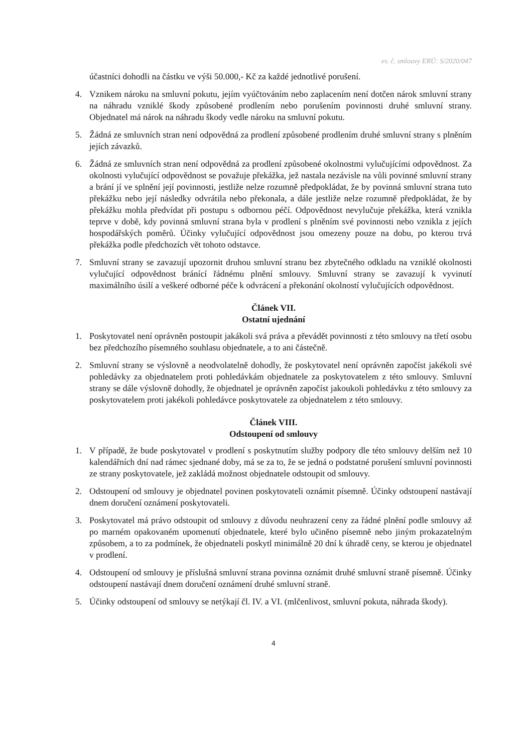ev. č. smlouvy ERÚ: S/2020/047
účastníci dohodli na částku ve výši 50.000,- Kč za každé jednotlivé porušení.
4. Vznikem nároku na smluvní pokutu, jejím vyúčtováním nebo zaplacením není dotčen nárok smluvní strany na náhradu vzniklé škody způsobené prodlením nebo porušením povinnosti druhé smluvní strany. Objednatel má nárok na náhradu škody vedle nároku na smluvní pokutu.
5. Žádná ze smluvních stran není odpovědná za prodlení způsobené prodlením druhé smluvní strany s plněním jejích závazků.
6. Žádná ze smluvních stran není odpovědná za prodlení způsobené okolnostmi vylučujícími odpovědnost. Za okolnosti vylučující odpovědnost se považuje překážka, jež nastala nezávisle na vůli povinné smluvní strany a brání jí ve splnění její povinnosti, jestliže nelze rozumně předpokládat, že by povinná smluvní strana tuto překážku nebo její následky odvrátila nebo překonala, a dále jestliže nelze rozumně předpokládat, že by překážku mohla předvídat při postupu s odbornou péčí. Odpovědnost nevylučuje překážka, která vznikla teprve v době, kdy povinná smluvní strana byla v prodlení s plněním své povinnosti nebo vznikla z jejích hospodářských poměrů. Účinky vylučující odpovědnost jsou omezeny pouze na dobu, po kterou trvá překážka podle předchozích vět tohoto odstavce.
7. Smluvní strany se zavazují upozornit druhou smluvní stranu bez zbytečného odkladu na vzniklé okolnosti vylučující odpovědnost bránící řádnému plnění smlouvy. Smluvní strany se zavazují k vyvinutí maximálního úsilí a veškeré odborné péče k odvrácení a překonání okolností vylučujících odpovědnost.
Článek VII.
Ostatní ujednání
1. Poskytovatel není oprávněn postoupit jakákoli svá práva a převádět povinnosti z této smlouvy na třetí osobu bez předchozího písemného souhlasu objednatele, a to ani částečně.
2. Smluvní strany se výslovně a neodvolatelně dohodly, že poskytovatel není oprávněn započíst jakékoli své pohledávky za objednatelem proti pohledávkám objednatele za poskytovatelem z této smlouvy. Smluvní strany se dále výslovně dohodly, že objednatel je oprávněn započíst jakoukoli pohledávku z této smlouvy za poskytovatelem proti jakékoli pohledávce poskytovatele za objednatelem z této smlouvy.
Článek VIII.
Odstoupení od smlouvy
1. V případě, že bude poskytovatel v prodlení s poskytnutím služby podpory dle této smlouvy delším než 10 kalendářních dní nad rámec sjednané doby, má se za to, že se jedná o podstatné porušení smluvní povinnosti ze strany poskytovatele, jež zakládá možnost objednatele odstoupit od smlouvy.
2. Odstoupení od smlouvy je objednatel povinen poskytovateli oznámit písemně. Účinky odstoupení nastávají dnem doručení oznámení poskytovateli.
3. Poskytovatel má právo odstoupit od smlouvy z důvodu neuhrazení ceny za řádné plnění podle smlouvy až po marném opakovaném upomenutí objednatele, které bylo učiněno písemně nebo jiným prokazatelným způsobem, a to za podmínek, že objednateli poskytl minimálně 20 dní k úhradě ceny, se kterou je objednatel v prodlení.
4. Odstoupení od smlouvy je příslušná smluvní strana povinna oznámit druhé smluvní straně písemně. Účinky odstoupení nastávají dnem doručení oznámení druhé smluvní straně.
5. Účinky odstoupení od smlouvy se netýkají čl. IV. a VI. (mlčenlivost, smluvní pokuta, náhrada škody).
4